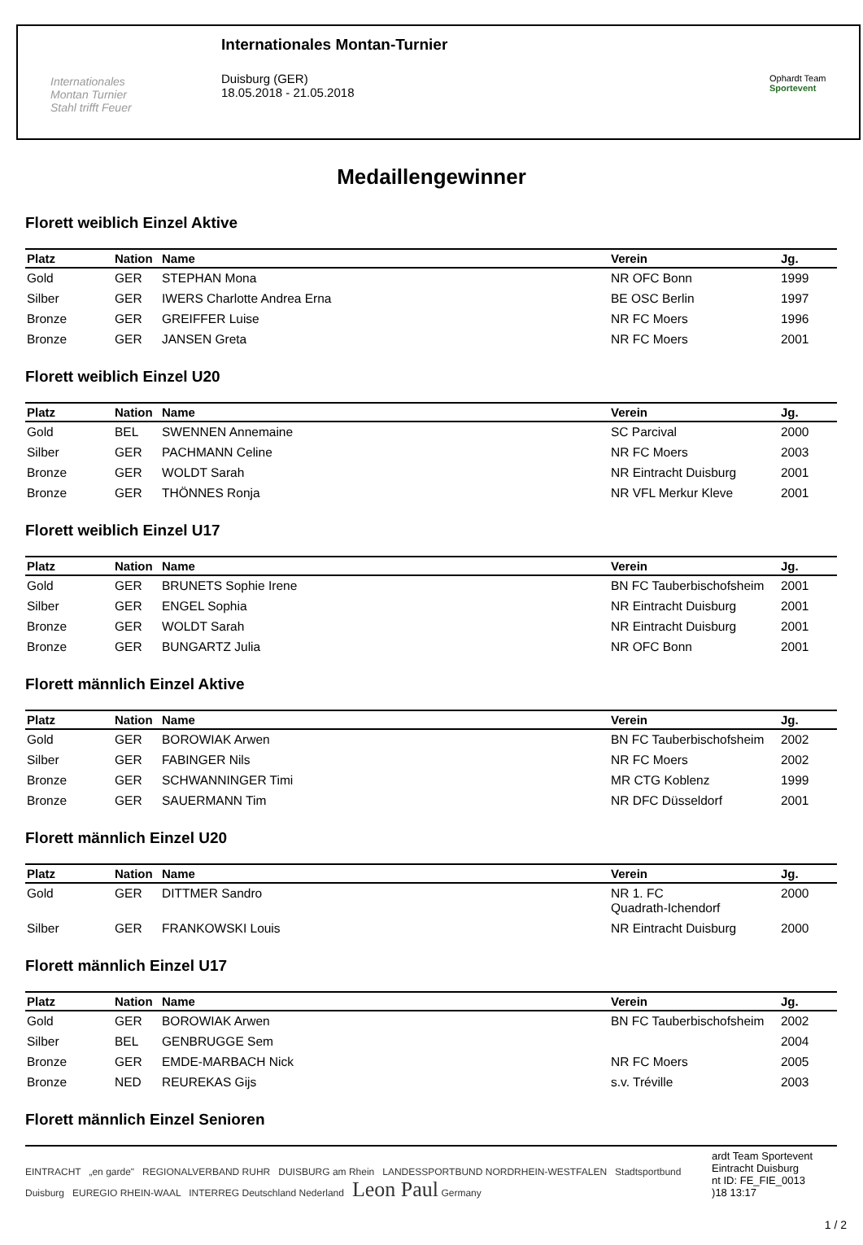Internationales
Montan Turnier
Stahl trifft Feuer
Internationales Montan-Turnier
Duisburg (GER)
18.05.2018 - 21.05.2018
Ophardt Team
Sportevent
Medaillengewinner
Florett weiblich Einzel Aktive
| Platz | Nation | Name | Verein | Jg. |
| --- | --- | --- | --- | --- |
| Gold | GER | STEPHAN Mona | NR OFC Bonn | 1999 |
| Silber | GER | IWERS Charlotte Andrea Erna | BE OSC Berlin | 1997 |
| Bronze | GER | GREIFFER Luise | NR FC Moers | 1996 |
| Bronze | GER | JANSEN Greta | NR FC Moers | 2001 |
Florett weiblich Einzel U20
| Platz | Nation | Name | Verein | Jg. |
| --- | --- | --- | --- | --- |
| Gold | BEL | SWENNEN Annemaine | SC Parcival | 2000 |
| Silber | GER | PACHMANN Celine | NR FC Moers | 2003 |
| Bronze | GER | WOLDT Sarah | NR Eintracht Duisburg | 2001 |
| Bronze | GER | THÖNNES Ronja | NR VFL Merkur Kleve | 2001 |
Florett weiblich Einzel U17
| Platz | Nation | Name | Verein | Jg. |
| --- | --- | --- | --- | --- |
| Gold | GER | BRUNETS Sophie Irene | BN FC Tauberbischofsheim | 2001 |
| Silber | GER | ENGEL Sophia | NR Eintracht Duisburg | 2001 |
| Bronze | GER | WOLDT Sarah | NR Eintracht Duisburg | 2001 |
| Bronze | GER | BUNGARTZ Julia | NR OFC Bonn | 2001 |
Florett männlich Einzel Aktive
| Platz | Nation | Name | Verein | Jg. |
| --- | --- | --- | --- | --- |
| Gold | GER | BOROWIAK Arwen | BN FC Tauberbischofsheim | 2002 |
| Silber | GER | FABINGER Nils | NR FC Moers | 2002 |
| Bronze | GER | SCHWANNINGER Timi | MR CTG Koblenz | 1999 |
| Bronze | GER | SAUERMANN Tim | NR DFC Düsseldorf | 2001 |
Florett männlich Einzel U20
| Platz | Nation | Name | Verein | Jg. |
| --- | --- | --- | --- | --- |
| Gold | GER | DITTMER Sandro | NR 1. FC Quadrath-Ichendorf | 2000 |
| Silber | GER | FRANKOWSKI Louis | NR Eintracht Duisburg | 2000 |
Florett männlich Einzel U17
| Platz | Nation | Name | Verein | Jg. |
| --- | --- | --- | --- | --- |
| Gold | GER | BOROWIAK Arwen | BN FC Tauberbischofsheim | 2002 |
| Silber | BEL | GENBRUGGE Sem | | 2004 |
| Bronze | GER | EMDE-MARBACH Nick | NR FC Moers | 2005 |
| Bronze | NED | REUREKAS Gijs | s.v. Tréville | 2003 |
Florett männlich Einzel Senioren
EINTRACHT „en garde" REGIONALVERBAND RUHR DUISBURG am Rhein LANDESSPORTBUND NORDRHEIN-WESTFALEN Stadtsportbund Duisburg EUREGIO RHEIN-WAAL INTERREG Deutschland Nederland Leon Paul Germany
ardt Team Sportevent
Eintracht Duisburg
nt ID: FE_FIE_0013
)18 13:17
1 / 2